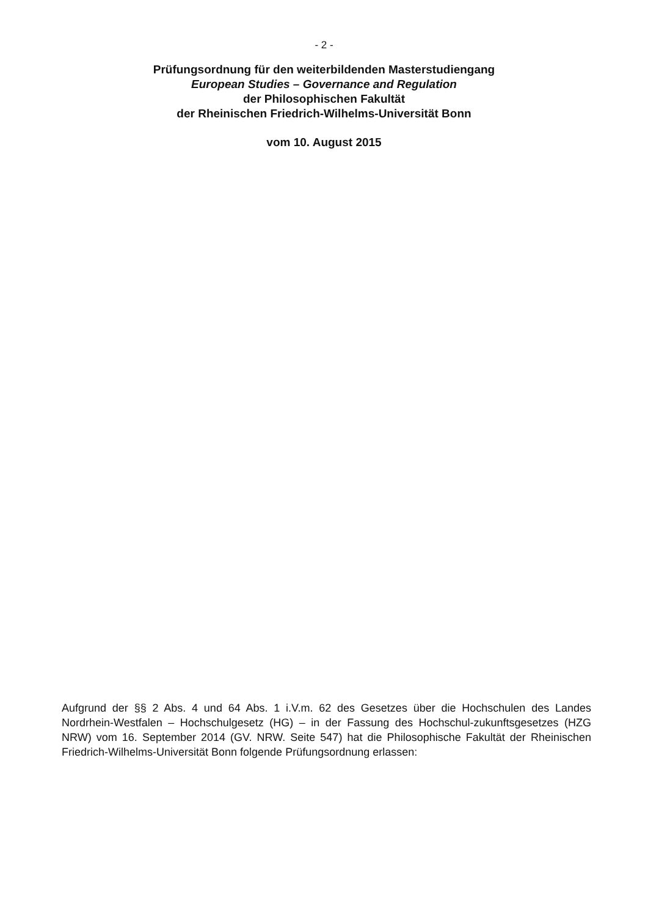- 2 -
Prüfungsordnung für den weiterbildenden Masterstudiengang
European Studies – Governance and Regulation
der Philosophischen Fakultät
der Rheinischen Friedrich-Wilhelms-Universität Bonn
vom 10. August 2015
Aufgrund der §§ 2 Abs. 4 und 64 Abs. 1 i.V.m. 62 des Gesetzes über die Hochschulen des Landes Nordrhein-Westfalen – Hochschulgesetz (HG) – in der Fassung des Hochschul-zukunftsgesetzes (HZG NRW) vom 16. September 2014 (GV. NRW. Seite 547) hat die Philosophische Fakultät der Rheinischen Friedrich-Wilhelms-Universität Bonn folgende Prüfungsordnung erlassen: